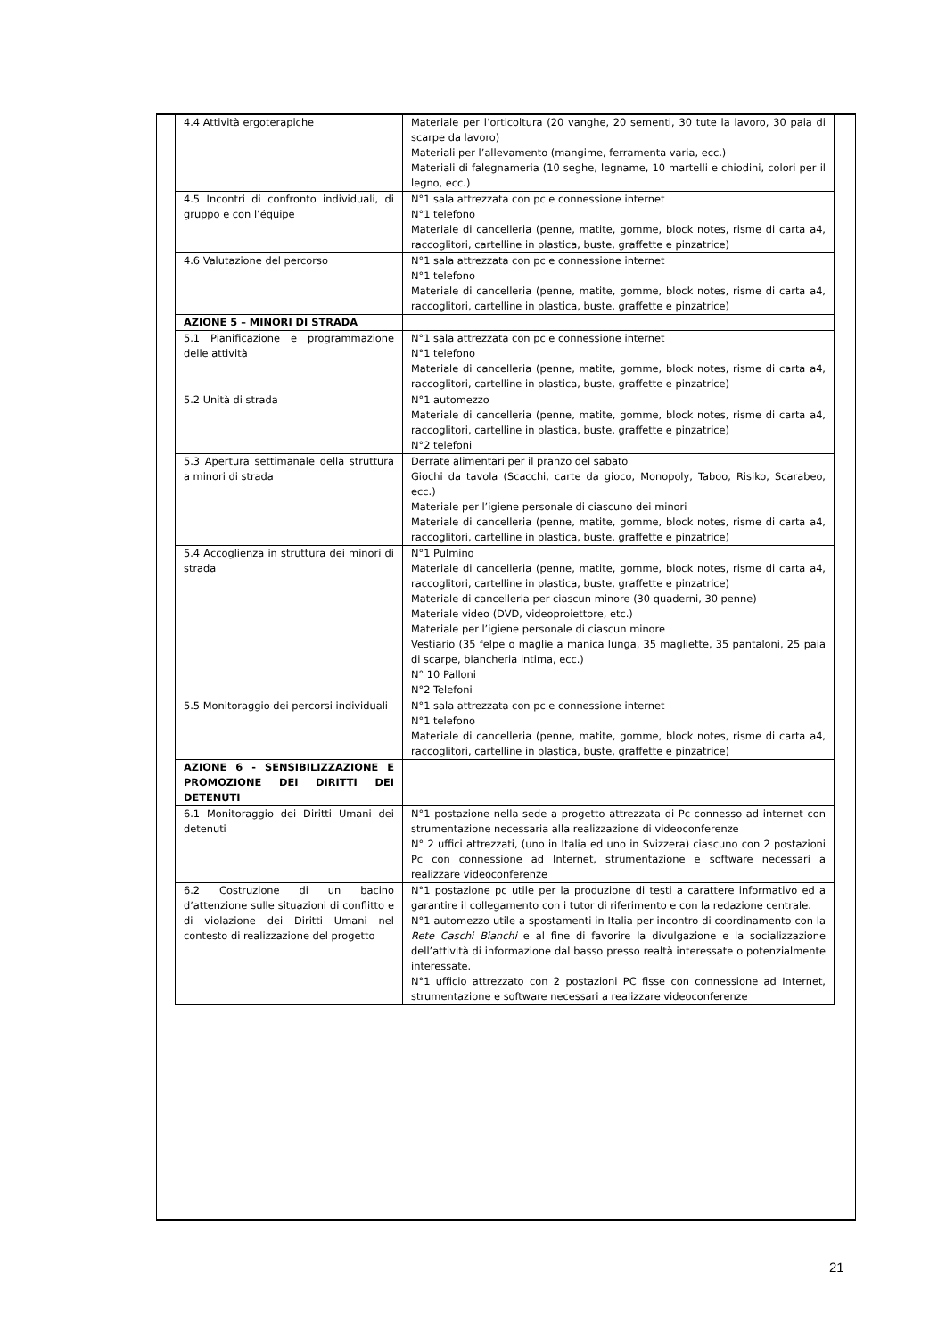| 4.4 Attività ergoterapiche | Materiale per l’orticoltura (20 vanghe, 20 sementi, 30 tute la lavoro, 30 paia di scarpe da lavoro) Materiali per l’allevamento (mangime, ferramenta varia, ecc.) Materiali di falegnameria (10 seghe, legname, 10 martelli e chiodini, colori per il legno, ecc.) |
| 4.5 Incontri di confronto individuali, di gruppo e con l’équipe | N°1 sala attrezzata con pc e connessione internet N°1 telefono Materiale di cancelleria (penne, matite, gomme, block notes, risme di carta a4, raccoglitori, cartelline in plastica, buste, graffette e pinzatrice) |
| 4.6 Valutazione del percorso | N°1 sala attrezzata con pc e connessione internet N°1 telefono Materiale di cancelleria (penne, matite, gomme, block notes, risme di carta a4, raccoglitori, cartelline in plastica, buste, graffette e pinzatrice) |
| AZIONE 5 – MINORI DI STRADA | |
| 5.1 Pianificazione e programmazione delle attività | N°1 sala attrezzata con pc e connessione internet N°1 telefono Materiale di cancelleria (penne, matite, gomme, block notes, risme di carta a4, raccoglitori, cartelline in plastica, buste, graffette e pinzatrice) |
| 5.2 Unità di strada | N°1 automezzo Materiale di cancelleria (penne, matite, gomme, block notes, risme di carta a4, raccoglitori, cartelline in plastica, buste, graffette e pinzatrice) N°2 telefoni |
| 5.3 Apertura settimanale della struttura a minori di strada | Derrate alimentari per il pranzo del sabato Giochi da tavola (Scacchi, carte da gioco, Monopoly, Taboo, Risiko, Scarabeo, ecc.) Materiale per l’igiene personale di ciascuno dei minori Materiale di cancelleria (penne, matite, gomme, block notes, risme di carta a4, raccoglitori, cartelline in plastica, buste, graffette e pinzatrice) |
| 5.4 Accoglienza in struttura dei minori di strada | N°1 Pulmino Materiale di cancelleria (penne, matite, gomme, block notes, risme di carta a4, raccoglitori, cartelline in plastica, buste, graffette e pinzatrice) Materiale di cancelleria per ciascun minore (30 quaderni, 30 penne) Materiale video (DVD, videoproiettore, etc.) Materiale per l’igiene personale di ciascun minore Vestiario (35 felpe o maglie a manica lunga, 35 magliette, 35 pantaloni, 25 paia di scarpe, biancheria intima, ecc.) N° 10 Palloni N°2 Telefoni |
| 5.5 Monitoraggio dei percorsi individuali | N°1 sala attrezzata con pc e connessione internet N°1 telefono Materiale di cancelleria (penne, matite, gomme, block notes, risme di carta a4, raccoglitori, cartelline in plastica, buste, graffette e pinzatrice) |
| AZIONE 6 - SENSIBILIZZAZIONE E PROMOZIONE DEI DIRITTI DEI DETENUTI | |
| 6.1 Monitoraggio dei Diritti Umani dei detenuti | N°1 postazione nella sede a progetto attrezzata di Pc connesso ad internet con strumentazione necessaria alla realizzazione di videoconferenze N° 2 uffici attrezzati, (uno in Italia ed uno in Svizzera) ciascuno con 2 postazioni Pc con connessione ad Internet, strumentazione e software necessari a realizzare videoconferenze |
| 6.2 Costruzione di un bacino d’attenzione sulle situazioni di conflitto e di violazione dei Diritti Umani nel contesto di realizzazione del progetto | N°1 postazione pc utile per la produzione di testi a carattere informativo ed a garantire il collegamento con i tutor di riferimento e con la redazione centrale. N°1 automezzo utile a spostamenti in Italia per incontro di coordinamento con la Rete Caschi Bianchi e al fine di favorire la divulgazione e la socializzazione dell’attività di informazione dal basso presso realtà interessate o potenzialmente interessate. N°1 ufficio attrezzato con 2 postazioni PC fisse con connessione ad Internet, strumentazione e software necessari a realizzare videoconferenze |
21